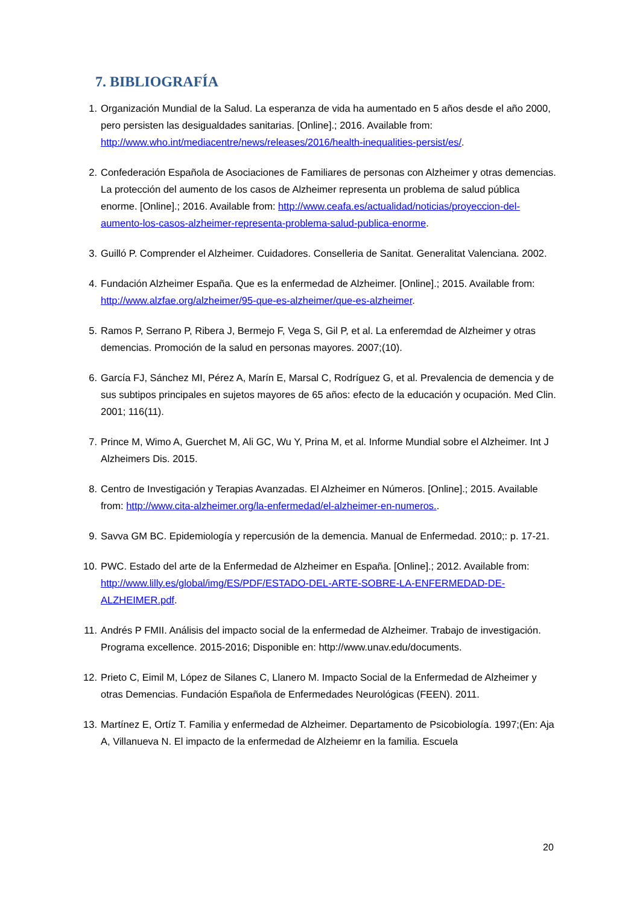7. BIBLIOGRAFÍA
1. Organización Mundial de la Salud. La esperanza de vida ha aumentado en 5 años desde el año 2000, pero persisten las desigualdades sanitarias. [Online].; 2016. Available from: http://www.who.int/mediacentre/news/releases/2016/health-inequalities-persist/es/.
2. Confederación Española de Asociaciones de Familiares de personas con Alzheimer y otras demencias. La protección del aumento de los casos de Alzheimer representa un problema de salud pública enorme. [Online].; 2016. Available from: http://www.ceafa.es/actualidad/noticias/proyeccion-del-aumento-los-casos-alzheimer-representa-problema-salud-publica-enorme.
3. Guilló P. Comprender el Alzheimer. Cuidadores. Conselleria de Sanitat. Generalitat Valenciana. 2002.
4. Fundación Alzheimer España. Que es la enfermedad de Alzheimer. [Online].; 2015. Available from: http://www.alzfae.org/alzheimer/95-que-es-alzheimer/que-es-alzheimer.
5. Ramos P, Serrano P, Ribera J, Bermejo F, Vega S, Gil P, et al. La enferemdad de Alzheimer y otras demencias. Promoción de la salud en personas mayores. 2007;(10).
6. García FJ, Sánchez MI, Pérez A, Marín E, Marsal C, Rodríguez G, et al. Prevalencia de demencia y de sus subtipos principales en sujetos mayores de 65 años: efecto de la educación y ocupación. Med Clin. 2001; 116(11).
7. Prince M, Wimo A, Guerchet M, Ali GC, Wu Y, Prina M, et al. Informe Mundial sobre el Alzheimer. Int J Alzheimers Dis. 2015.
8. Centro de Investigación y Terapias Avanzadas. El Alzheimer en Números. [Online].; 2015. Available from: http://www.cita-alzheimer.org/la-enfermedad/el-alzheimer-en-numeros..
9. Savva GM BC. Epidemiología y repercusión de la demencia. Manual de Enfermedad. 2010;: p. 17-21.
10. PWC. Estado del arte de la Enfermedad de Alzheimer en España. [Online].; 2012. Available from: http://www.lilly.es/global/img/ES/PDF/ESTADO-DEL-ARTE-SOBRE-LA-ENFERMEDAD-DE-ALZHEIMER.pdf.
11. Andrés P FMII. Análisis del impacto social de la enfermedad de Alzheimer. Trabajo de investigación. Programa excellence. 2015-2016; Disponible en: http://www.unav.edu/documents.
12. Prieto C, Eimil M, López de Silanes C, Llanero M. Impacto Social de la Enfermedad de Alzheimer y otras Demencias. Fundación Española de Enfermedades Neurológicas (FEEN). 2011.
13. Martínez E, Ortíz T. Familia y enfermedad de Alzheimer. Departamento de Psicobiología. 1997;(En: Aja A, Villanueva N. El impacto de la enfermedad de Alzheiemr en la familia. Escuela
20